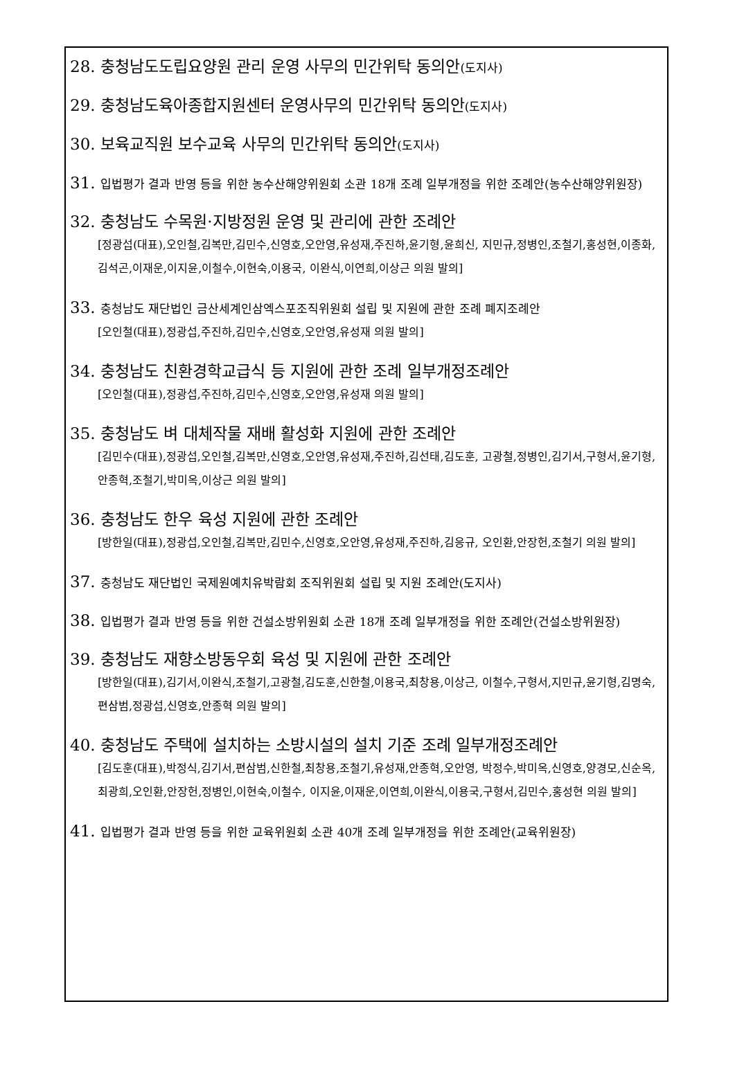28. 충청남도도립요양원 관리 운영 사무의 민간위탁 동의안(도지사)
29. 충청남도육아종합지원센터 운영사무의 민간위탁 동의안(도지사)
30. 보육교직원 보수교육 사무의 민간위탁 동의안(도지사)
31. 입법평가 결과 반영 등을 위한 농수산해양위원회 소관 18개 조례 일부개정을 위한 조례안(농수산해양위원장)
32. 충청남도 수목원·지방정원 운영 및 관리에 관한 조례안
[정광섭(대표),오인철,김복만,김민수,신영호,오안영,유성재,주진하,윤기형,윤희신, 지민규,정병인,조철기,홍성현,이종화,김석곤,이재운,이지윤,이철수,이현숙,이용국, 이완식,이연희,이상근 의원 발의]
33. 충청남도 재단법인 금산세계인삼엑스포조직위원회 설립 및 지원에 관한 조례 폐지조례안
[오인철(대표),정광섭,주진하,김민수,신영호,오안영,유성재 의원 발의]
34. 충청남도 친환경학교급식 등 지원에 관한 조례 일부개정조례안
[오인철(대표),정광섭,주진하,김민수,신영호,오안영,유성재 의원 발의]
35. 충청남도 벼 대체작물 재배 활성화 지원에 관한 조례안
[김민수(대표),정광섭,오인철,김복만,신영호,오안영,유성재,주진하,김선태,김도훈, 고광철,정병인,김기서,구형서,윤기형,안종혁,조철기,박미옥,이상근 의원 발의]
36. 충청남도 한우 육성 지원에 관한 조례안
[방한일(대표),정광섭,오인철,김복만,김민수,신영호,오안영,유성재,주진하,김응규, 오인환,안장헌,조철기 의원 발의]
37. 충청남도 재단법인 국제원예치유박람회 조직위원회 설립 및 지원 조례안(도지사)
38. 입법평가 결과 반영 등을 위한 건설소방위원회 소관 18개 조례 일부개정을 위한 조례안(건설소방위원장)
39. 충청남도 재향소방동우회 육성 및 지원에 관한 조례안
[방한일(대표),김기서,이완식,조철기,고광철,김도훈,신한철,이용국,최창용,이상근, 이철수,구형서,지민규,윤기형,김명숙,편삼범,정광섭,신영호,안종혁 의원 발의]
40. 충청남도 주택에 설치하는 소방시설의 설치 기준 조례 일부개정조례안
[김도훈(대표),박정식,김기서,편삼범,신한철,최창용,조철기,유성재,안종혁,오안영, 박정수,박미옥,신영호,양경모,신순옥,최광희,오인환,안장헌,정병인,이현숙,이철수, 이지윤,이재운,이연희,이완식,이용국,구형서,김민수,홍성현 의원 발의]
41. 입법평가 결과 반영 등을 위한 교육위원회 소관 40개 조례 일부개정을 위한 조례안(교육위원장)